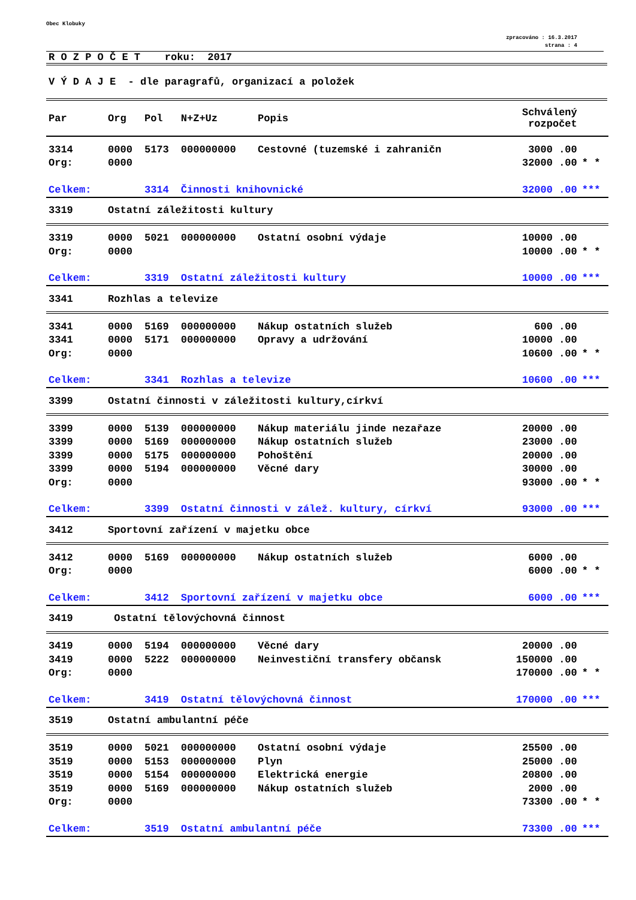Obec Klobuky
zpracováno : 16.3.2017
strana : 4
R O Z P O Č E T roku: 2017
V Ý D A J E - dle paragrafů, organizací a položek
| Par | Org | Pol | N+Z+Uz | Popis | Schválený rozpočet | |
| --- | --- | --- | --- | --- | --- | --- |
| 3314 | 0000 | 5173 | 000000000 | Cestovné (tuzemské i zahraničn | 3000 .00 | |
| Org: | 0000 | | | | 32000 .00 | * * |
| Celkem: | | 3314 | Činnosti knihovnické | | 32000 .00 | *** |
| 3319 | Ostatní záležitosti kultury | | | | | |
| 3319 | 0000 | 5021 | 000000000 | Ostatní osobní výdaje | 10000 .00 | |
| Org: | 0000 | | | | 10000 .00 | * * |
| Celkem: | | 3319 | Ostatní záležitosti kultury | | 10000 .00 | *** |
| 3341 | Rozhlas a televize | | | | | |
| 3341 | 0000 | 5169 | 000000000 | Nákup ostatních služeb | 600 .00 | |
| 3341 | 0000 | 5171 | 000000000 | Opravy a udržování | 10000 .00 | |
| Org: | 0000 | | | | 10600 .00 | * * |
| Celkem: | | 3341 | Rozhlas a televize | | 10600 .00 | *** |
| 3399 | Ostatní činnosti v záležitosti kultury,církví | | | | | |
| 3399 | 0000 | 5139 | 000000000 | Nákup materiálu jinde nezařaze | 20000 .00 | |
| 3399 | 0000 | 5169 | 000000000 | Nákup ostatních služeb | 23000 .00 | |
| 3399 | 0000 | 5175 | 000000000 | Pohoštění | 20000 .00 | |
| 3399 | 0000 | 5194 | 000000000 | Věcné dary | 30000 .00 | |
| Org: | 0000 | | | | 93000 .00 | * * |
| Celkem: | | 3399 | Ostatní činnosti v zálež. kultury, církví | | 93000 .00 | *** |
| 3412 | Sportovní zařízení v majetku obce | | | | | |
| 3412 | 0000 | 5169 | 000000000 | Nákup ostatních služeb | 6000 .00 | |
| Org: | 0000 | | | | 6000 .00 | * * |
| Celkem: | | 3412 | Sportovní zařízení v majetku obce | | 6000 .00 | *** |
| 3419 | Ostatní tělovýchovná činnost | | | | | |
| 3419 | 0000 | 5194 | 000000000 | Věcné dary | 20000 .00 | |
| 3419 | 0000 | 5222 | 000000000 | Neinvestiční transfery občansk | 150000 .00 | |
| Org: | 0000 | | | | 170000 .00 | * * |
| Celkem: | | 3419 | Ostatní tělovýchovná činnost | | 170000 .00 | *** |
| 3519 | Ostatní ambulantní péče | | | | | |
| 3519 | 0000 | 5021 | 000000000 | Ostatní osobní výdaje | 25500 .00 | |
| 3519 | 0000 | 5153 | 000000000 | Plyn | 25000 .00 | |
| 3519 | 0000 | 5154 | 000000000 | Elektrická energie | 20800 .00 | |
| 3519 | 0000 | 5169 | 000000000 | Nákup ostatních služeb | 2000 .00 | |
| Org: | 0000 | | | | 73300 .00 | * * |
| Celkem: | | 3519 | Ostatní ambulantní péče | | 73300 .00 | *** |